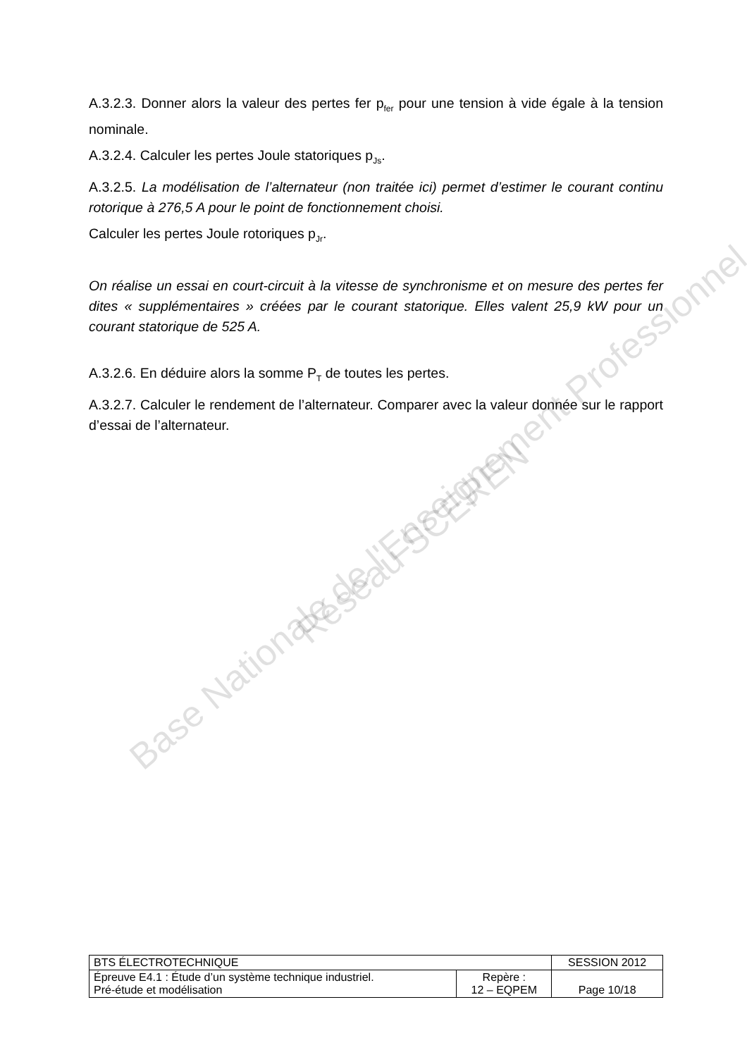A.3.2.3. Donner alors la valeur des pertes fer p<sub>fer</sub> pour une tension à vide égale à la tension nominale.
A.3.2.4. Calculer les pertes Joule statoriques p<sub>Js</sub>.
A.3.2.5. La modélisation de l’alternateur (non traitée ici) permet d’estimer le courant continu rotorique à 276,5 A pour le point de fonctionnement choisi.
Calculer les pertes Joule rotoriques p<sub>Jr</sub>.
On réalise un essai en court-circuit à la vitesse de synchronisme et on mesure des pertes fer dites « supplémentaires » créées par le courant statorique. Elles valent 25,9 kW pour un courant statorique de 525 A.
A.3.2.6. En déduire alors la somme P<sub>T</sub> de toutes les pertes.
A.3.2.7. Calculer le rendement de l’alternateur. Comparer avec la valeur donnée sur le rapport d’essai de l’alternateur.
Base Nationale de l'Enseignement Professionnel
Réseau SCEREN
| BTS ÉLECTROTECHNIQUE | | SESSION 2012 |
| Épreuve E4.1 : Étude d’un système technique industriel. Pré-étude et modélisation | Repère : 12 – EQPEM | Page 10/18 |